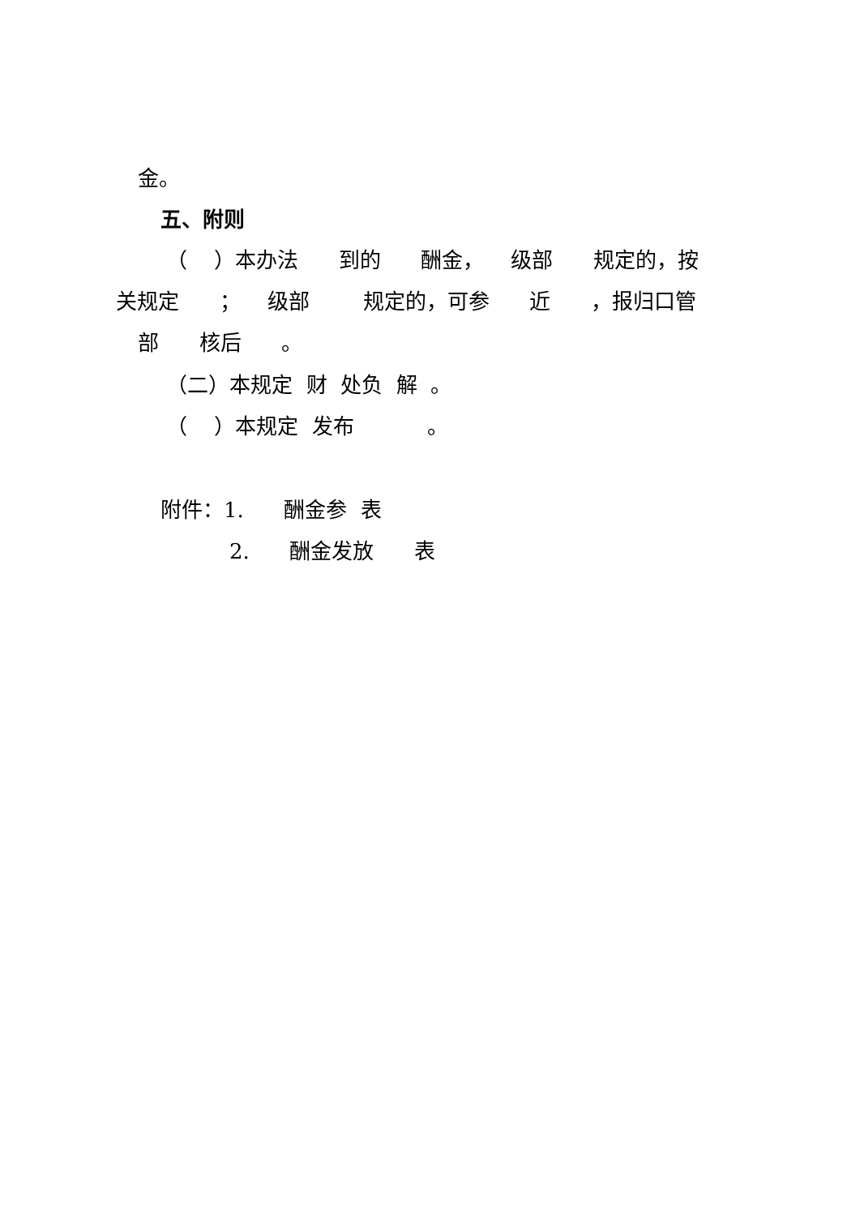金。
五、附则
（ ）本办法 到的 酬金， 级部 规定的，按
关规定 ； 级部 规定的，可参 近 ，报归口管
部 核后 。
（二）本规定 财 处负 解 。
（ ）本规定 发布 。
附件：1. 酬金参 表
2. 酬金发放 表